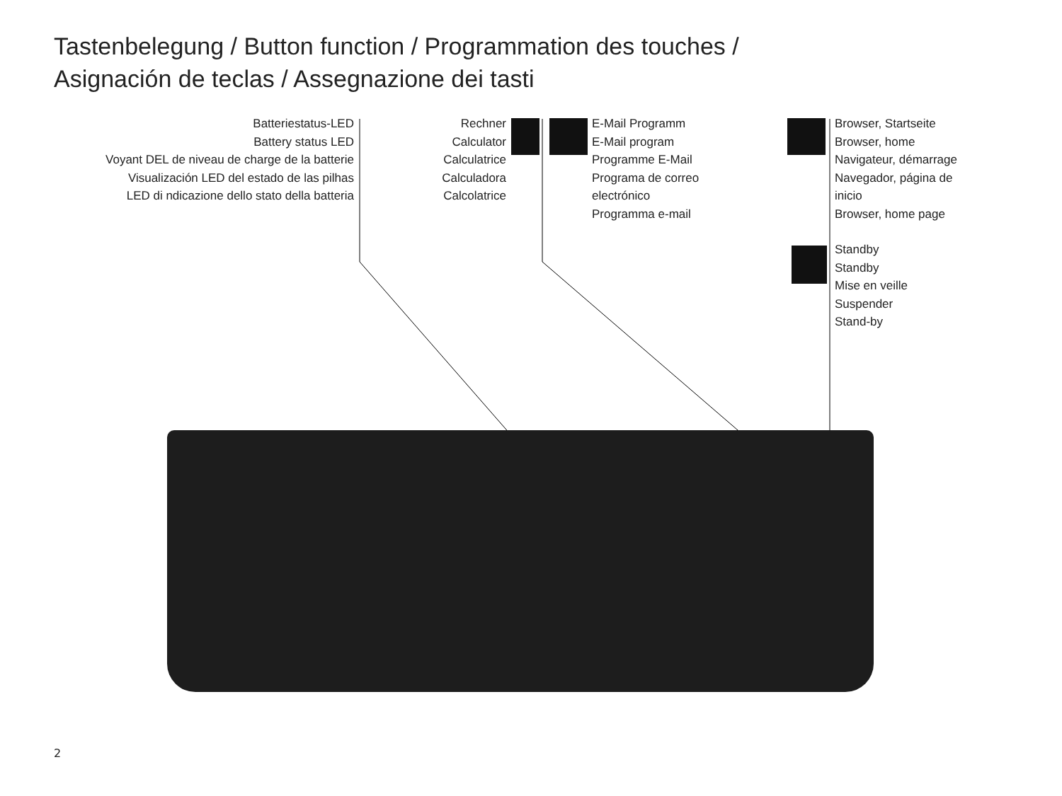Tastenbelegung / Button function / Programmation des touches /
Asignación de teclas / Assegnazione dei tasti
Batteriestatus-LED
Battery status LED
Voyant DEL de niveau de charge de la batterie
Visualización LED del estado de las pilhas
LED di ndicazione dello stato della batteria
Rechner
Calculator
Calculatrice
Calculadora
Calcolatrice
E-Mail Programm
E-Mail program
Programme E-Mail
Programa de correo
electrónico
Programma e-mail
Browser, Startseite
Browser, home
Navigateur, démarrage
Navegador, página de
inicio
Browser, home page
Standby
Standby
Mise en veille
Suspender
Stand-by
2